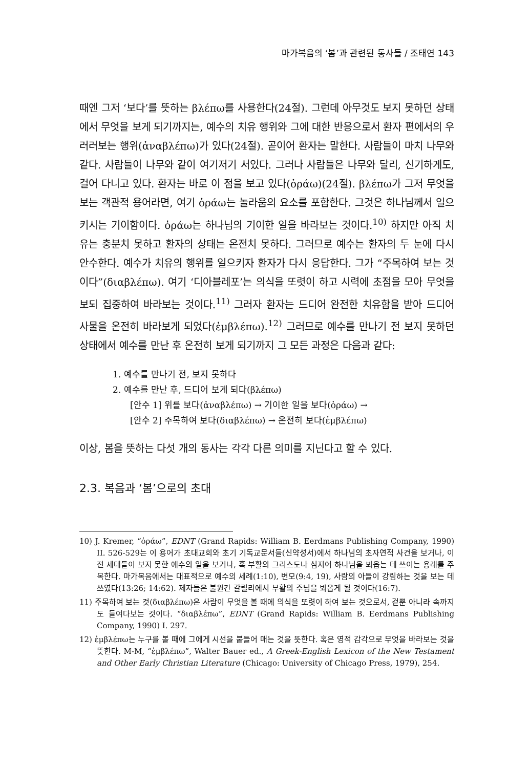마가복음의 ‘봄’과 관련된 동사들 / 조태연 143
때엔 그저 ‘보다’를 뜻하는 βλέπω를 사용한다(24절). 그런데 아무것도 보지 못하던 상태에서 무엇을 보게 되기까지는, 예수의 치유 행위와 그에 대한 반응으로서 환자 편에서의 우러러보는 행위(ἀναβλέπω)가 있다(24절). 곧이어 환자는 말한다. 사람들이 마치 나무와 같다. 사람들이 나무와 같이 여기저기 서있다. 그러나 사람들은 나무와 달리, 신기하게도, 걸어 다니고 있다. 환자는 바로 이 점을 보고 있다(ὁράω)(24절). βλέπω가 그저 무엇을 보는 객관적 용어라면, 여기 ὁράω는 놀라움의 요소를 포함한다. 그것은 하나님께서 일으키시는 기이함이다. ὁράω는 하나님의 기이한 일을 바라보는 것이다.<sup>10)</sup> 하지만 아직 치유는 충분치 못하고 환자의 상태는 온전치 못하다. 그러므로 예수는 환자의 두 눈에 다시 안수한다. 예수가 치유의 행위를 일으키자 환자가 다시 응답한다. 그가 “주목하여 보는 것이다”(διαβλέπω). 여기 ‘디아블레포’는 의식을 또렷이 하고 시력에 초점을 모아 무엇을 보되 집중하여 바라보는 것이다.<sup>11)</sup> 그러자 환자는 드디어 완전한 치유함을 받아 드디어 사물을 온전히 바라보게 되었다(ἐμβλέπω).<sup>12)</sup> 그러므로 예수를 만나기 전 보지 못하던 상태에서 예수를 만난 후 온전히 보게 되기까지 그 모든 과정은 다음과 같다:
1. 예수를 만나기 전, 보지 못하다
2. 예수를 만난 후, 드디어 보게 되다(βλέπω)
[안수 1] 위를 보다(ἀναβλέπω) → 기이한 일을 보다(ὁράω) →
[안수 2] 주목하여 보다(διαβλέπω) → 온전히 보다(ἐμβλέπω)
이상, 봄을 뜻하는 다섯 개의 동사는 각각 다른 의미를 지닌다고 할 수 있다.
2.3. 복음과 ‘봄’으로의 초대
10) J. Kremer, “ὁράω”, EDNT (Grand Rapids: William B. Eerdmans Publishing Company, 1990) II. 526-529는 이 용어가 초대교회와 초기 기독교문서들(신약성서)에서 하나님의 초자연적 사건을 보거나, 이전 세대들이 보지 못한 예수의 일을 보거나, 혹 부활의 그리스도나 심지어 하나님을 뵈옵는 데 쓰이는 용례를 주목한다. 마가복음에서는 대표적으로 예수의 세례(1:10), 변모(9:4, 19), 사람의 아들이 강림하는 것을 보는 데 쓰였다(13:26; 14:62). 제자들은 불원간 갈릴리에서 부활의 주님을 뵈옵게 될 것이다(16:7).
11) 주목하여 보는 것(διαβλέπω)은 사람이 무엇을 볼 때에 의식을 또렷이 하여 보는 것으로서, 겉뿐 아니라 속까지도 들여다보는 것이다. “διαβλέπω”, EDNT (Grand Rapids: William B. Eerdmans Publishing Company, 1990) I. 297.
12) ἐμβλέπω는 누구를 볼 때에 그에게 시선을 붙들어 매는 것을 뜻한다. 혹은 영적 감각으로 무엇을 바라보는 것을 뜻한다. M-M, “ἐμβλέπω”, Walter Bauer ed., A Greek-English Lexicon of the New Testament and Other Early Christian Literature (Chicago: University of Chicago Press, 1979), 254.